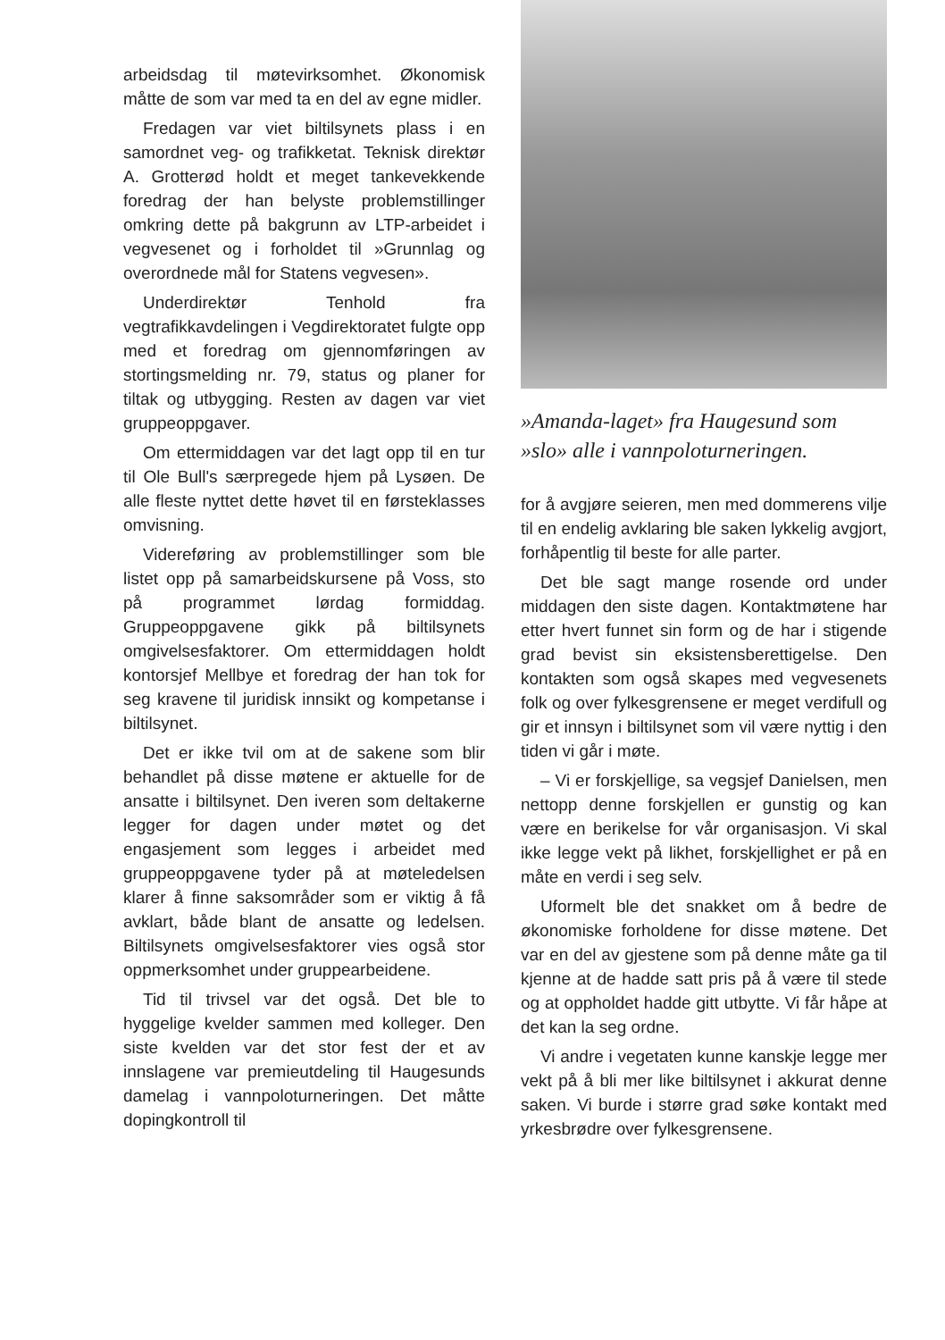arbeidsdag til møtevirksomhet. Økonomisk måtte de som var med ta en del av egne midler.
Fredagen var viet biltilsynets plass i en samordnet veg- og trafikketat. Teknisk direktør A. Grotterød holdt et meget tankevekkende foredrag der han belyste problemstillinger omkring dette på bakgrunn av LTP-arbeidet i vegvesenet og i forholdet til »Grunnlag og overordnede mål for Statens vegvesen».
Underdirektør Tenhold fra vegtrafikkavdelingen i Vegdirektoratet fulgte opp med et foredrag om gjennomføringen av stortingsmelding nr. 79, status og planer for tiltak og utbygging. Resten av dagen var viet gruppeoppgaver.
Om ettermiddagen var det lagt opp til en tur til Ole Bull's særpregede hjem på Lysøen. De alle fleste nyttet dette høvet til en førsteklasses omvisning.
Videreføring av problemstillinger som ble listet opp på samarbeidskursene på Voss, sto på programmet lørdag formiddag. Gruppeoppgavene gikk på biltilsynets omgivelsesfaktorer. Om ettermiddagen holdt kontorsjef Mellbye et foredrag der han tok for seg kravene til juridisk innsikt og kompetanse i biltilsynet.
Det er ikke tvil om at de sakene som blir behandlet på disse møtene er aktuelle for de ansatte i biltilsynet. Den iveren som deltakerne legger for dagen under møtet og det engasjement som legges i arbeidet med gruppeoppgavene tyder på at møteledelsen klarer å finne saksområder som er viktig å få avklart, både blant de ansatte og ledelsen. Biltilsynets omgivelsesfaktorer vies også stor oppmerksomhet under gruppearbeidene.
Tid til trivsel var det også. Det ble to hyggelige kvelder sammen med kolleger. Den siste kvelden var det stor fest der et av innslagene var premieutdeling til Haugesunds damelag i vannpoloturneringen. Det måtte dopingkontroll til
»Amanda-laget» fra Haugesund som »slo» alle i vannpoloturneringen.
for å avgjøre seieren, men med dommerens vilje til en endelig avklaring ble saken lykkelig avgjort, forhåpentlig til beste for alle parter.
Det ble sagt mange rosende ord under middagen den siste dagen. Kontaktmøtene har etter hvert funnet sin form og de har i stigende grad bevist sin eksistensberettigelse. Den kontakten som også skapes med vegvesenets folk og over fylkesgrensene er meget verdifull og gir et innsyn i biltilsynet som vil være nyttig i den tiden vi går i møte.
– Vi er forskjellige, sa vegsjef Danielsen, men nettopp denne forskjellen er gunstig og kan være en berikelse for vår organisasjon. Vi skal ikke legge vekt på likhet, forskjellighet er på en måte en verdi i seg selv.
Uformelt ble det snakket om å bedre de økonomiske forholdene for disse møtene. Det var en del av gjestene som på denne måte ga til kjenne at de hadde satt pris på å være til stede og at oppholdet hadde gitt utbytte. Vi får håpe at det kan la seg ordne.
Vi andre i vegetaten kunne kanskje legge mer vekt på å bli mer like biltilsynet i akkurat denne saken. Vi burde i større grad søke kontakt med yrkesbrødre over fylkesgrensene.